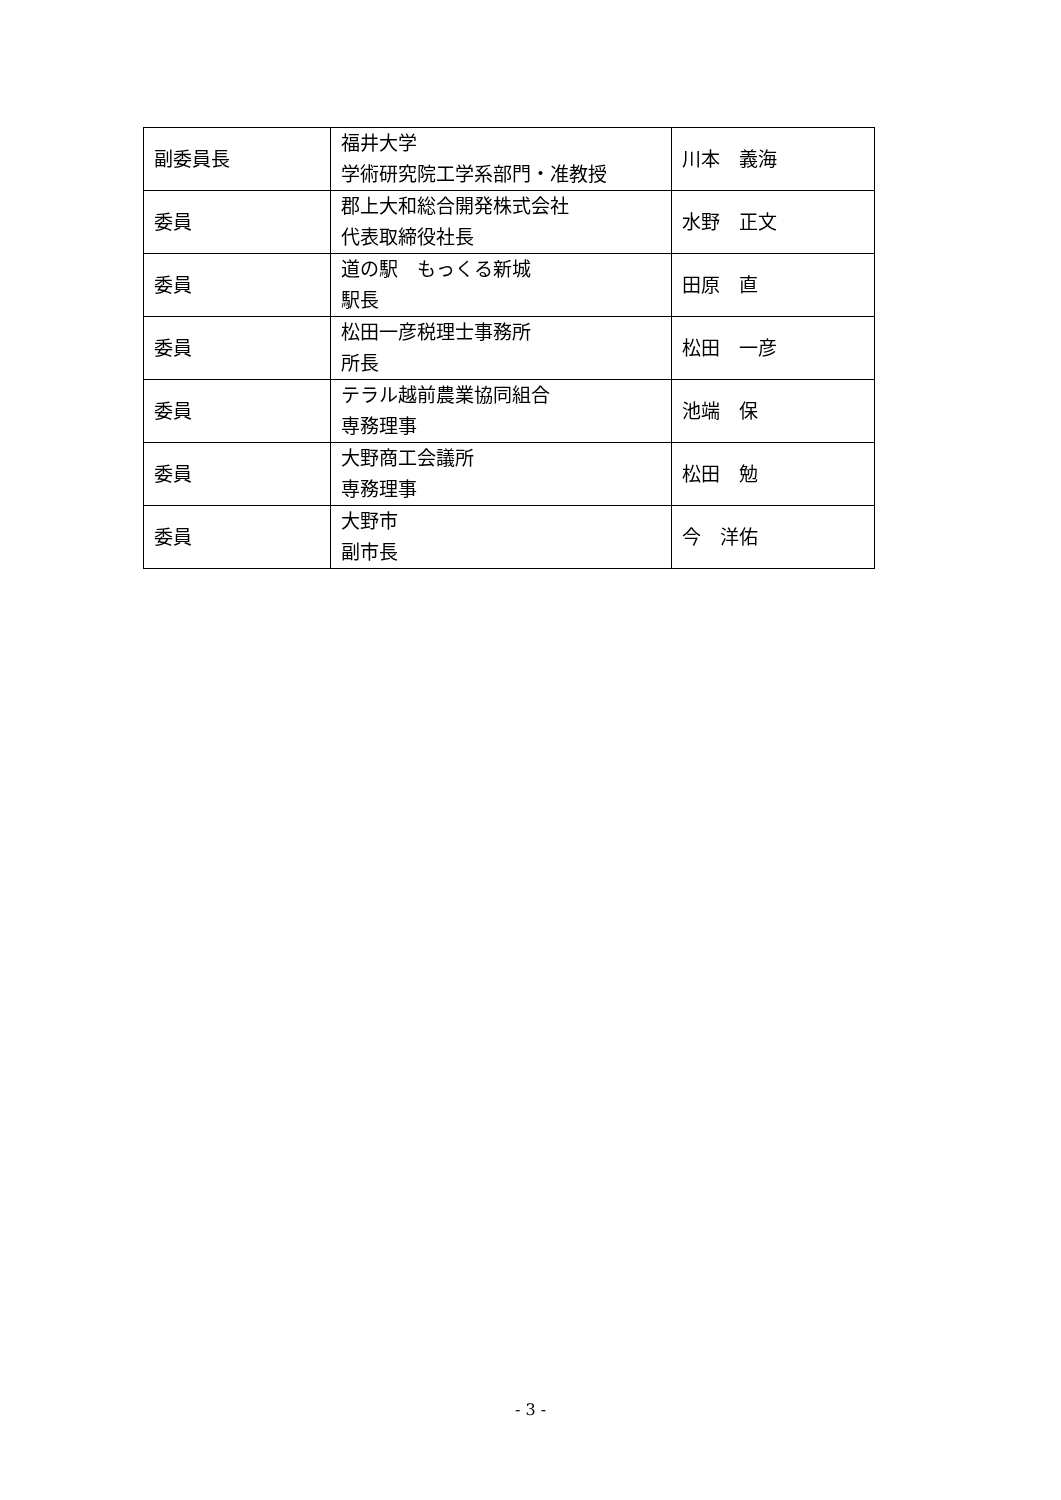| 副委員長 | 福井大学 学術研究院工学系部門・准教授 | 川本 義海 |
| 委員 | 郡上大和総合開発株式会社 代表取締役社長 | 水野 正文 |
| 委員 | 道の駅 もっくる新城 駅長 | 田原 直 |
| 委員 | 松田一彦税理士事務所 所長 | 松田 一彦 |
| 委員 | テラル越前農業協同組合 専務理事 | 池端 保 |
| 委員 | 大野商工会議所 専務理事 | 松田 勉 |
| 委員 | 大野市 副市長 | 今 洋佑 |
- 3 -